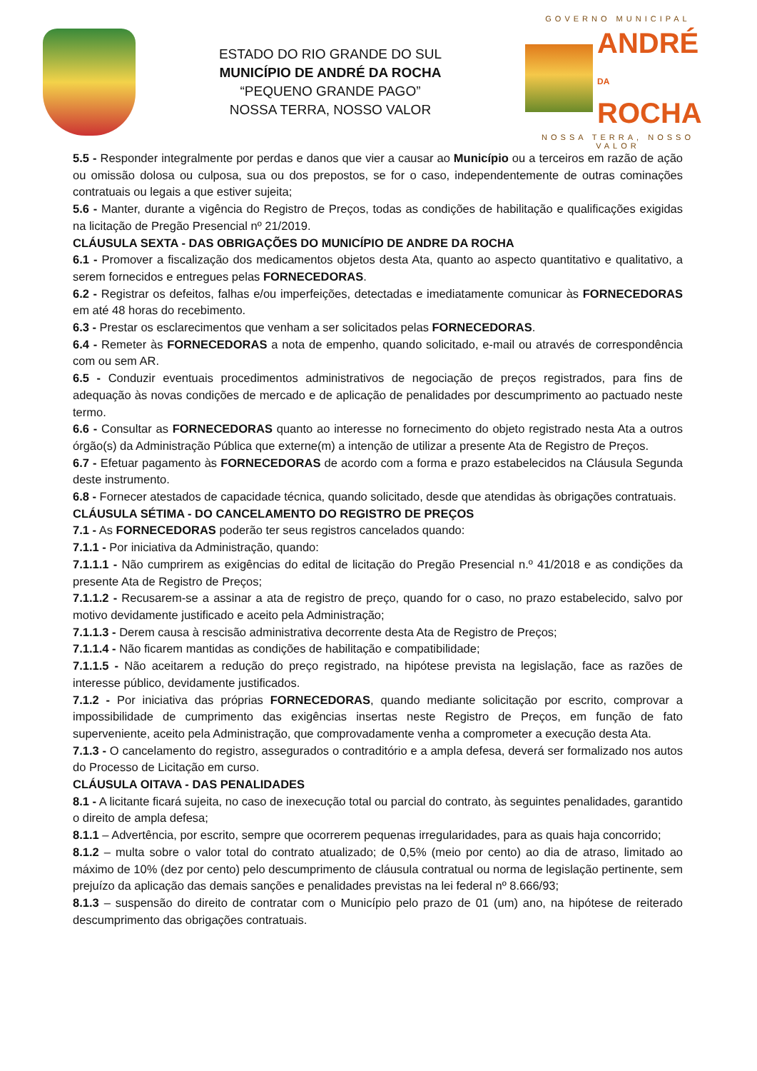ESTADO DO RIO GRANDE DO SUL
MUNICÍPIO DE ANDRÉ DA ROCHA
“PEQUENO GRANDE PAGO”
NOSSA TERRA, NOSSO VALOR
GOVERNO MUNICIPAL
ANDRÉ
DA
ROCHA
NOSSA TERRA, NOSSO VALOR
5.5 - Responder integralmente por perdas e danos que vier a causar ao Município ou a terceiros em razão de ação ou omissão dolosa ou culposa, sua ou dos prepostos, se for o caso, independentemente de outras cominações contratuais ou legais a que estiver sujeita;
5.6 - Manter, durante a vigência do Registro de Preços, todas as condições de habilitação e qualificações exigidas na licitação de Pregão Presencial nº 21/2019.
CLÁUSULA SEXTA - DAS OBRIGAÇÕES DO MUNICÍPIO DE ANDRE DA ROCHA
6.1 - Promover a fiscalização dos medicamentos objetos desta Ata, quanto ao aspecto quantitativo e qualitativo, a serem fornecidos e entregues pelas FORNECEDORAS.
6.2 - Registrar os defeitos, falhas e/ou imperfeições, detectadas e imediatamente comunicar às FORNECEDORAS em até 48 horas do recebimento.
6.3 - Prestar os esclarecimentos que venham a ser solicitados pelas FORNECEDORAS.
6.4 - Remeter às FORNECEDORAS a nota de empenho, quando solicitado, e-mail ou através de correspondência com ou sem AR.
6.5 - Conduzir eventuais procedimentos administrativos de negociação de preços registrados, para fins de adequação às novas condições de mercado e de aplicação de penalidades por descumprimento ao pactuado neste termo.
6.6 - Consultar as FORNECEDORAS quanto ao interesse no fornecimento do objeto registrado nesta Ata a outros órgão(s) da Administração Pública que externe(m) a intenção de utilizar a presente Ata de Registro de Preços.
6.7 - Efetuar pagamento às FORNECEDORAS de acordo com a forma e prazo estabelecidos na Cláusula Segunda deste instrumento.
6.8 - Fornecer atestados de capacidade técnica, quando solicitado, desde que atendidas às obrigações contratuais.
CLÁUSULA SÉTIMA - DO CANCELAMENTO DO REGISTRO DE PREÇOS
7.1 - As FORNECEDORAS poderão ter seus registros cancelados quando:
7.1.1 - Por iniciativa da Administração, quando:
7.1.1.1 - Não cumprirem as exigências do edital de licitação do Pregão Presencial n.º 41/2018 e as condições da presente Ata de Registro de Preços;
7.1.1.2 - Recusarem-se a assinar a ata de registro de preço, quando for o caso, no prazo estabelecido, salvo por motivo devidamente justificado e aceito pela Administração;
7.1.1.3 - Derem causa à rescisão administrativa decorrente desta Ata de Registro de Preços;
7.1.1.4 - Não ficarem mantidas as condições de habilitação e compatibilidade;
7.1.1.5 - Não aceitarem a redução do preço registrado, na hipótese prevista na legislação, face as razões de interesse público, devidamente justificados.
7.1.2 - Por iniciativa das próprias FORNECEDORAS, quando mediante solicitação por escrito, comprovar a impossibilidade de cumprimento das exigências insertas neste Registro de Preços, em função de fato superveniente, aceito pela Administração, que comprovadamente venha a comprometer a execução desta Ata.
7.1.3 - O cancelamento do registro, assegurados o contraditório e a ampla defesa, deverá ser formalizado nos autos do Processo de Licitação em curso.
CLÁUSULA OITAVA - DAS PENALIDADES
8.1 - A licitante ficará sujeita, no caso de inexecução total ou parcial do contrato, às seguintes penalidades, garantido o direito de ampla defesa;
8.1.1 – Advertência, por escrito, sempre que ocorrerem pequenas irregularidades, para as quais haja concorrido;
8.1.2 – multa sobre o valor total do contrato atualizado; de 0,5% (meio por cento) ao dia de atraso, limitado ao máximo de 10% (dez por cento) pelo descumprimento de cláusula contratual ou norma de legislação pertinente, sem prejuízo da aplicação das demais sanções e penalidades previstas na lei federal nº 8.666/93;
8.1.3 – suspensão do direito de contratar com o Município pelo prazo de 01 (um) ano, na hipótese de reiterado descumprimento das obrigações contratuais.